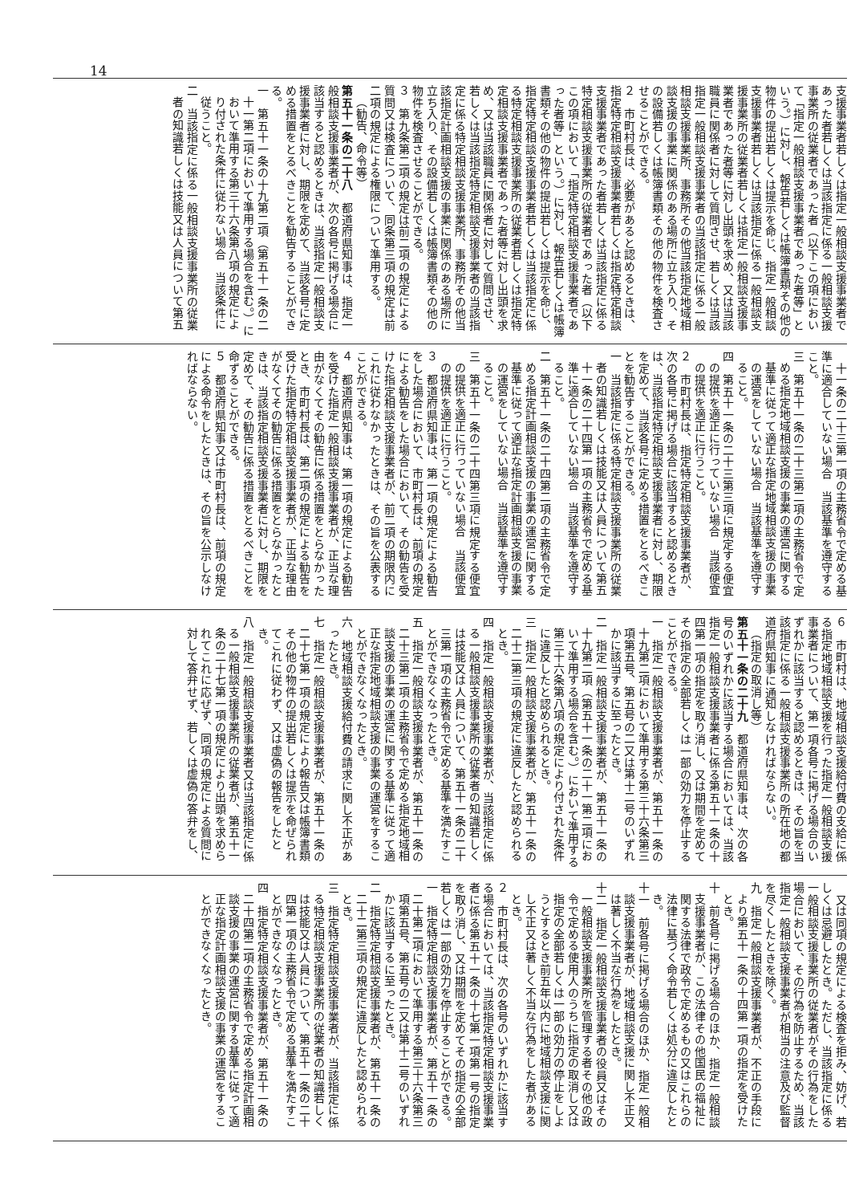14
支援事業者若しくは指定一般相談支援事業者であった者若しくは当該指定に係る一般相談支援事業所の従業者であった者（以下この項において「指定一般相談支援事業者であった者等」という。）に対し、報告若しくは帳簿書類その他の物件の提出若しくは提示を命じ、指定一般相談支援事業者若しくは当該指定に係る一般相談支援事業所の従業者若しくは指定一般相談支援事業者であった者等に対し出頭を求め、又は当該職員に関係者に対して質問させ、若しくは当該指定一般相談支援事業者の当該指定に係る一般相談支援事業所、事務所その他当該指定地域相談支援の事業に関係のある場所に立ち入り、その設備若しくは帳簿書類その他の物件を検査させることができる。
２　市町村長は、必要があると認めるときは、指定特定相談支援事業者若しくは指定特定相談支援事業者であった者若しくは当該指定に係る特定相談支援事業所の従業者であった者（以下この項において「指定特定相談支援事業者であった者等」という。）に対し、報告若しくは帳簿書類その他の物件の提出若しくは提示を命じ、指定特定相談支援事業者若しくは当該指定に係る特定相談支援事業所の従業者若しくは指定特定相談支援事業者であった者等に対し出頭を求め、又は当該職員に関係者に対して質問させ、若しくは当該指定特定相談支援事業者の当該指定に係る特定相談支援事業所、事務所その他当該指定計画相談支援の事業に関係のある場所に立ち入り、その設備若しくは帳簿書類その他の物件を検査させることができる。
３　第九条第二項の規定は前二項の規定による質問又は検査について、同条第三項の規定は前二項の規定による権限について準用する。
（勧告、命令等）
第五十一条の二十八　都道府県知事は、指定一般相談支援事業者が、次の各号に掲げる場合に該当すると認めるときは、当該指定一般相談支援事業者に対し、期限を定めて、当該各号に定める措置をとるべきことを勧告することができる。
一　第五十一条の十九第二項（第五十一条の二十一第二項において準用する場合を含む。）において準用する第三十六条第八項の規定により付された条件に従わない場合　当該条件に従うこと。
二　当該指定に係る一般相談支援事業所の従業者の知識若しくは技能又は人員について第五
　十一条の二十三第一項の主務省令で定める基準に適合していない場合　当該基準を遵守すること。
三　第五十一条の二十三第二項の主務省令で定める指定地域相談支援の事業の運営に関する基準に従って適正な指定地域相談支援の事業の運営をしていない場合　当該基準を遵守すること。
四　第五十一条の二十三第三項に規定する便宜の提供を適正に行っていない場合　当該便宜の提供を適正に行うこと。
２　市町村長は、指定特定相談支援事業者が、次の各号に掲げる場合に該当すると認めるときは、当該指定特定相談支援事業者に対し、期限を定めて、当該各号に定める措置をとるべきことを勧告することができる。
一　当該指定に係る特定相談支援事業所の従業者の知識若しくは技能又は人員について第五十一条の二十四第一項の主務省令で定める基準に適合していない場合　当該基準を遵守すること。
二　第五十一条の二十四第二項の主務省令で定める指定計画相談支援の事業の運営に関する基準に従って適正な指定計画相談支援の事業の運営をしていない場合　当該基準を遵守すること。
三　第五十一条の二十四第三項に規定する便宜の提供を適正に行っていない場合　当該便宜の提供を適正に行うこと。
３　都道府県知事は、第一項の規定による勧告をした場合において、市町村長は、前項の規定による勧告をした場合において、その勧告を受けた指定相談支援事業者が、前二項の期限内にこれに従わなかったときは、その旨を公表することができる。
４　都道府県知事は、第一項の規定による勧告を受けた指定一般相談支援事業者が、正当な理由がなくてその勧告に係る措置をとらなかったとき、市町村長は、第二項の規定による勧告を受けた指定特定相談支援事業者が、正当な理由がなくてその勧告に係る措置をとらなかったときは、当該指定相談支援事業者に対し、期限を定めて、その勧告に係る措置をとるべきことを命ずることができる。
５　都道府県知事又は市町村長は、前項の規定による命令をしたときは、その旨を公示しなければならない。
６　市町村は、地域相談支援給付費の支給に係る指定地域相談支援を行った指定一般相談支援事業者について、第一項各号に掲げる場合のいずれかに該当すると認めるときは、その旨を当該指定に係る一般相談支援事業所の所在地の都道府県知事に通知しなければならない。
（指定の取消し等）
第五十一条の二十九　都道府県知事は、次の各号のいずれかに該当する場合においては、当該指定一般相談支援事業者に係る第五十一条の十四第一項の指定を取り消し、又は期間を定めてその指定の全部若しくは一部の効力を停止することができる。
一　指定一般相談支援事業者が、第五十一条の十九第二項において準用する第三十六条第三項第五号、第五号の二又は第十二号のいずれかに該当するに至ったとき。
二　指定一般相談支援事業者が、第五十一条の十九第二項（第五十一条の二十一第二項において準用する場合を含む。）において準用する第三十六条第八項の規定により付された条件に違反したと認められるとき。
三　指定一般相談支援事業者が、第五十一条の二十二第三項の規定に違反したと認められるとき。
四　指定一般相談支援事業者が、当該指定に係る一般相談支援事業所の従業者の知識若しくは技能又は人員について、第五十一条の二十三第一項の主務省令で定める基準を満たすことができなくなったとき。
五　指定一般相談支援事業者が、第五十一条の二十三第二項の主務省令で定める指定地域相談支援の事業の運営に関する基準に従って適正な指定地域相談支援の事業の運営をすることができなくなったとき。
六　地域相談支援給付費の請求に関し不正があったとき。
七　指定一般相談支援事業者が、第五十一条の二十七第一項の規定により報告又は帳簿書類その他の物件の提出若しくは提示を命ぜられてこれに従わず、又は虚偽の報告をしたとき。
八　指定一般相談支援事業者又は当該指定に係る一般相談支援事業所の従業者が、第五十一条の二十七第一項の規定により出頭を求められてこれに応ぜず、同項の規定による質問に対して答弁せず、若しくは虚偽の答弁をし、
　又は同項の規定による検査を拒み、妨げ、若しくは忌避したとき。ただし、当該指定に係る一般相談支援事業所の従業者がその行為をした場合において、その行為を防止するため、当該指定一般相談支援事業者が相当の注意及び監督を尽くしたときを除く。
九　指定一般相談支援事業者が、不正の手段により第五十一条の十四第一項の指定を受けたとき。
十　前各号に掲げる場合のほか、指定一般相談支援事業者が、この法律その他国民の福祉に関する法律で政令で定めるもの又はこれらの法律に基づく命令若しくは処分に違反したとき。
十一　前各号に掲げる場合のほか、指定一般相談支援事業者が、地域相談支援に関し不正又は著しく不当な行為をしたとき。
十二　指定一般相談支援事業者の役員又はその一般相談支援事業所を管理する者その他の政令で定める使用人のうちに指定の取消し又は指定の全部若しくは一部の効力の停止をしようとするとき前五年以内に地域相談支援に関し不正又は著しく不当な行為をした者があるとき。
２　市町村長は、次の各号のいずれかに該当する場合においては、当該指定特定相談支援事業者に係る第五十一条の十七第一項第一号の指定を取り消し、又は期間を定めてその指定の全部若しくは一部の効力を停止することができる。
一　指定特定相談支援事業者が、第五十一条の二十第二項において準用する第三十六条第三項第五号、第五号の二又は第十二号のいずれかに該当するに至ったとき。
二　指定特定相談支援事業者が、第五十一条の二十二第三項の規定に違反したと認められるとき。
三　指定特定相談支援事業者が、当該指定に係る特定相談支援事業所の従業者の知識若しくは技能又は人員について、第五十一条の二十四第一項の主務省令で定める基準を満たすことができなくなったとき。
四　指定特定相談支援事業者が、第五十一条の二十四第二項の主務省令で定める指定計画相談支援の事業の運営に関する基準に従って適正な指定計画相談支援の事業の運営をすることができなくなったとき。